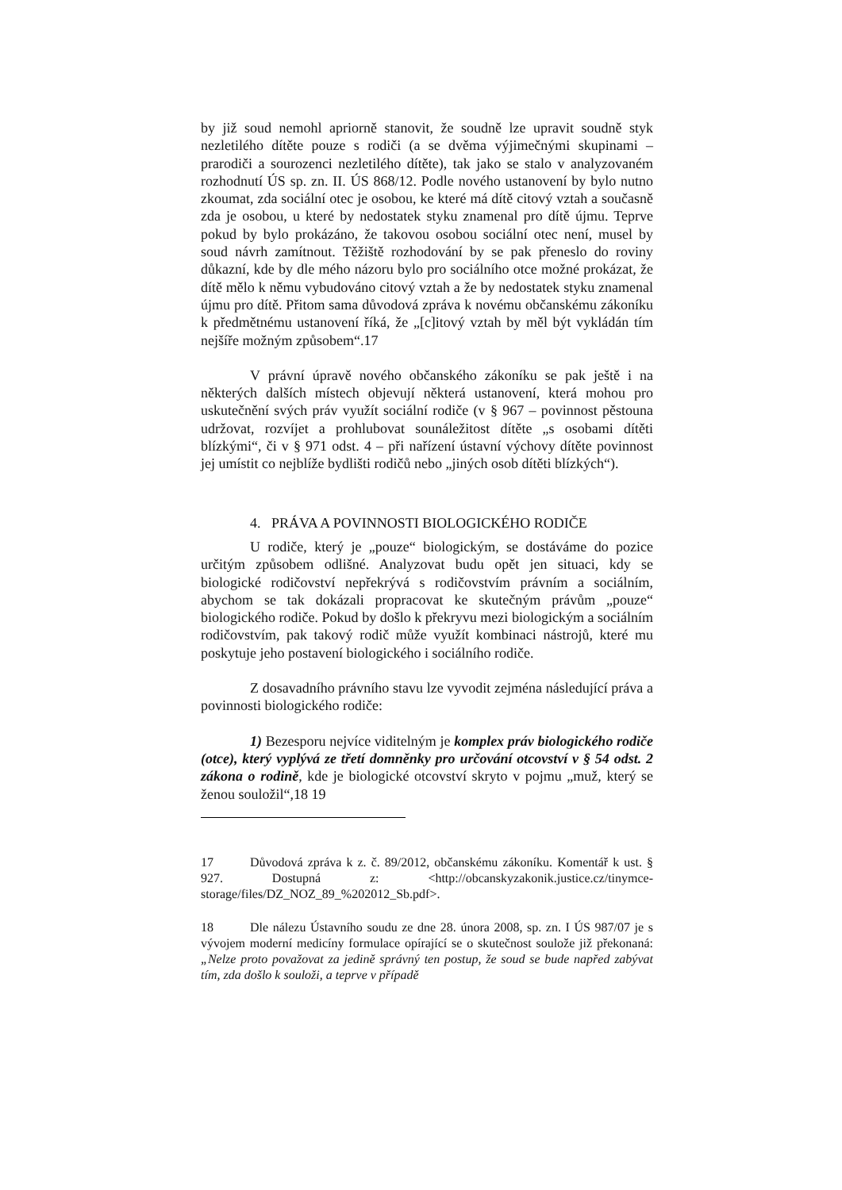by již soud nemohl apriorně stanovit, že soudně lze upravit soudně styk nezletilého dítěte pouze s rodiči (a se dvěma výjimečnými skupinami – prarodiči a sourozenci nezletilého dítěte), tak jako se stalo v analyzovaném rozhodnutí ÚS sp. zn. II. ÚS 868/12. Podle nového ustanovení by bylo nutno zkoumat, zda sociální otec je osobou, ke které má dítě citový vztah a současně zda je osobou, u které by nedostatek styku znamenal pro dítě újmu. Teprve pokud by bylo prokázáno, že takovou osobou sociální otec není, musel by soud návrh zamítnout. Těžiště rozhodování by se pak přeneslo do roviny důkazní, kde by dle mého názoru bylo pro sociálního otce možné prokázat, že dítě mělo k němu vybudováno citový vztah a že by nedostatek styku znamenal újmu pro dítě. Přitom sama důvodová zpráva k novému občanskému zákoníku k předmětnému ustanovení říká, že „[c]itový vztah by měl být vykládán tím nejšíře možným způsobem“.17
V právní úpravě nového občanského zákoníku se pak ještě i na některých dalších místech objevují některá ustanovení, která mohou pro uskutečnění svých práv využít sociální rodiče (v § 967 – povinnost pěstouna udržovat, rozvíjet a prohlubovat sounáležitost dítěte „s osobami dítěti blízkými“, či v § 971 odst. 4 – při nařízení ústavní výchovy dítěte povinnost jej umístit co nejblíže bydlišti rodičů nebo „jiných osob dítěti blízkých“).
4. PRÁVA A POVINNOSTI BIOLOGICKÉHO RODIČE
U rodiče, který je „pouze“ biologickým, se dostáváme do pozice určitým způsobem odlišné. Analyzovat budu opět jen situaci, kdy se biologické rodičovství nepřekrývá s rodičovstvím právním a sociálním, abychom se tak dokázali propracovat ke skutečným právům „pouze“ biologického rodiče. Pokud by došlo k překryvu mezi biologickým a sociálním rodičovstvím, pak takový rodič může využít kombinaci nástrojů, které mu poskytuje jeho postavení biologického i sociálního rodiče.
Z dosavadního právního stavu lze vyvodit zejména následující práva a povinnosti biologického rodiče:
1) Bezesporu nejvíce viditelným je komplex práv biologického rodiče (otce), který vyplývá ze třetí domněnky pro určování otcovství v § 54 odst. 2 zákona o rodině, kde je biologické otcovství skryto v pojmu „muž, který se ženou souložil“,18 19
17 Důvodová zpráva k z. č. 89/2012, občanskému zákoníku. Komentář k ust. § 927. Dostupná z: <http://obcanskyzakonik.justice.cz/tinymce-storage/files/DZ_NOZ_89_%202012_Sb.pdf>.
18 Dle nálezu Ústavního soudu ze dne 28. února 2008, sp. zn. I ÚS 987/07 je s vývojem moderní medicíny formulace opírající se o skutečnost soulože již překonaná: „Nelze proto považovat za jedině správný ten postup, že soud se bude napřed zabývat tím, zda došlo k souloži, a teprve v případě